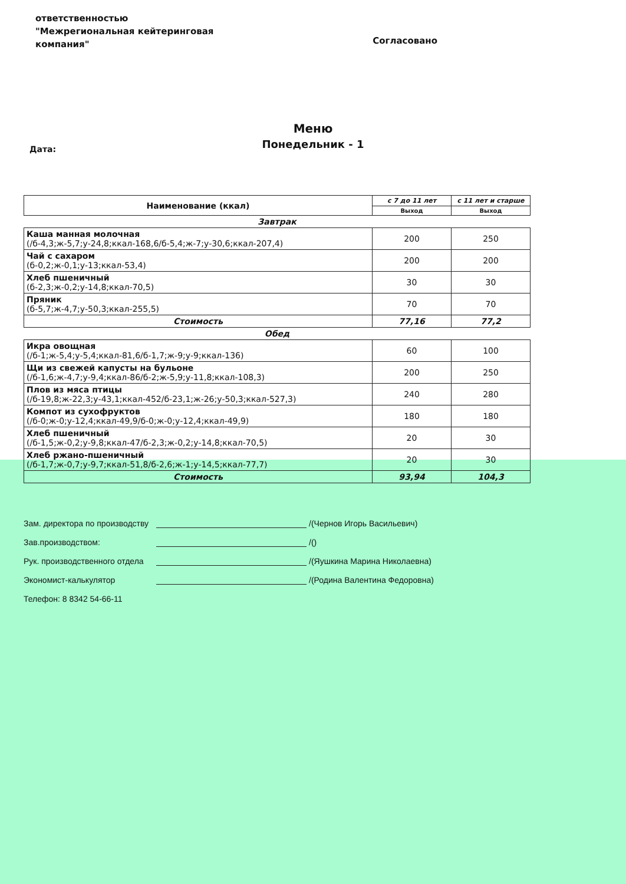ответственностью
"Межрегиональная кейтеринговая
компания"
Согласовано
Меню
Понедельник - 1
Дата:
| Наименование (ккал) | с 7 до 11 лет | с 11 лет и старше |
| --- | --- | --- |
| | Выход | Выход |
| Завтрак | | |
| Каша манная молочная (/б-4,3;ж-5,7;у-24,8;ккал-168,6/б-5,4;ж-7;у-30,6;ккал-207,4) | 200 | 250 |
| Чай с сахаром (б-0,2;ж-0,1;у-13;ккал-53,4) | 200 | 200 |
| Хлеб пшеничный (б-2,3;ж-0,2;у-14,8;ккал-70,5) | 30 | 30 |
| Пряник (б-5,7;ж-4,7;у-50,3;ккал-255,5) | 70 | 70 |
| Стоимость | 77,16 | 77,2 |
| Обед | | |
| Икра овощная (/б-1;ж-5,4;у-5,4;ккал-81,6/б-1,7;ж-9;у-9;ккал-136) | 60 | 100 |
| Щи из свежей капусты на бульоне (/б-1,6;ж-4,7;у-9,4;ккал-86/б-2;ж-5,9;у-11,8;ккал-108,3) | 200 | 250 |
| Плов из мяса птицы (/б-19,8;ж-22,3;у-43,1;ккал-452/б-23,1;ж-26;у-50,3;ккал-527,3) | 240 | 280 |
| Компот из сухофруктов (/б-0;ж-0;у-12,4;ккал-49,9/б-0;ж-0;у-12,4;ккал-49,9) | 180 | 180 |
| Хлеб пшеничный (/б-1,5;ж-0,2;у-9,8;ккал-47/б-2,3;ж-0,2;у-14,8;ккал-70,5) | 20 | 30 |
| Хлеб ржано-пшеничный (/б-1,7;ж-0,7;у-9,7;ккал-51,8/б-2,6;ж-1;у-14,5;ккал-77,7) | 20 | 30 |
| Стоимость | 93,94 | 104,3 |
Зам. директора по производству /(Чернов Игорь Васильевич)
Зав.производством: /()
Рук. производственного отдела /(Яушкина Марина Николаевна)
Экономист-калькулятор /(Родина Валентина Федоровна)
Телефон: 8 8342 54-66-11